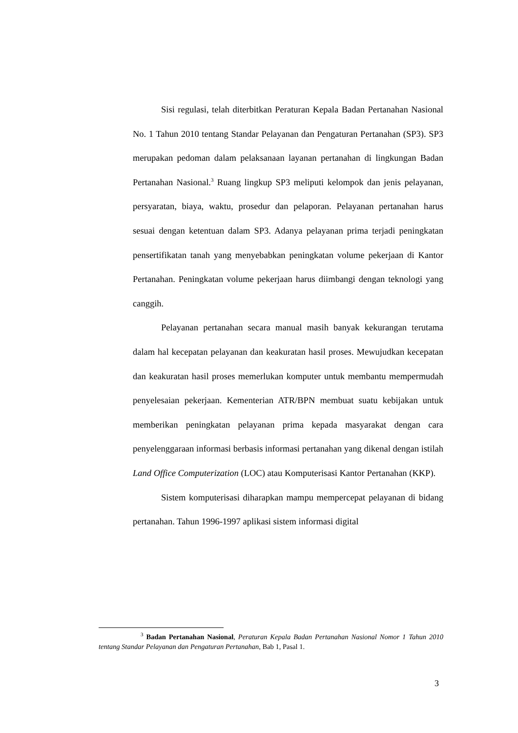Sisi regulasi, telah diterbitkan Peraturan Kepala Badan Pertanahan Nasional No. 1 Tahun 2010 tentang Standar Pelayanan dan Pengaturan Pertanahan (SP3). SP3 merupakan pedoman dalam pelaksanaan layanan pertanahan di lingkungan Badan Pertanahan Nasional.<sup>3</sup> Ruang lingkup SP3 meliputi kelompok dan jenis pelayanan, persyaratan, biaya, waktu, prosedur dan pelaporan. Pelayanan pertanahan harus sesuai dengan ketentuan dalam SP3. Adanya pelayanan prima terjadi peningkatan pensertifikatan tanah yang menyebabkan peningkatan volume pekerjaan di Kantor Pertanahan. Peningkatan volume pekerjaan harus diimbangi dengan teknologi yang canggih.
Pelayanan pertanahan secara manual masih banyak kekurangan terutama dalam hal kecepatan pelayanan dan keakuratan hasil proses. Mewujudkan kecepatan dan keakuratan hasil proses memerlukan komputer untuk membantu mempermudah penyelesaian pekerjaan. Kementerian ATR/BPN membuat suatu kebijakan untuk memberikan peningkatan pelayanan prima kepada masyarakat dengan cara penyelenggaraan informasi berbasis informasi pertanahan yang dikenal dengan istilah Land Office Computerization (LOC) atau Komputerisasi Kantor Pertanahan (KKP).
Sistem komputerisasi diharapkan mampu mempercepat pelayanan di bidang pertanahan. Tahun 1996-1997 aplikasi sistem informasi digital
<sup>3</sup> Badan Pertanahan Nasional, Peraturan Kepala Badan Pertanahan Nasional Nomor 1 Tahun 2010 tentang Standar Pelayanan dan Pengaturan Pertanahan, Bab 1, Pasal 1.
3